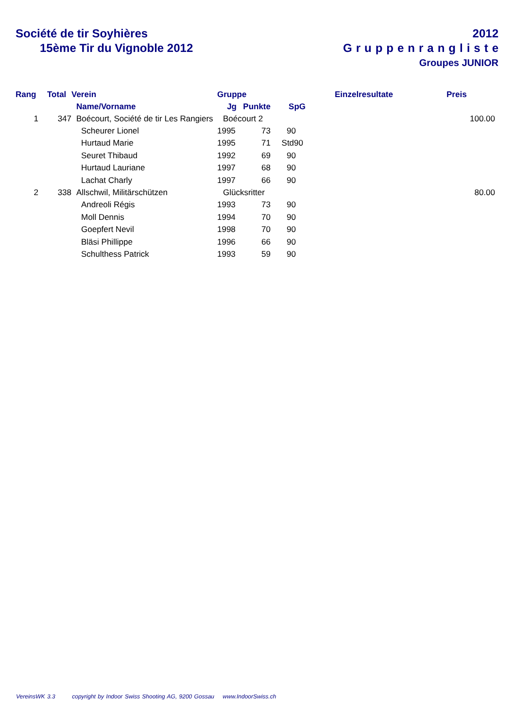Société de tir Soyhières
15ème Tir du Vignoble 2012
2012
Gruppenrangliste
Groupes JUNIOR
| Rang | Total | Verein | | Gruppe | | | Einzelresultate | Preis |
| --- | --- | --- | --- | --- | --- | --- | --- | --- |
| | | Name/Vorname | | Jg | Punkte | SpG | | |
| 1 | 347 | Boécourt, Société de tir Les Rangiers | | Boécourt 2 | | | | 100.00 |
| | | Scheurer Lionel | | 1995 | 73 | 90 | | |
| | | Hurtaud Marie | | 1995 | 71 | Std90 | | |
| | | Seuret Thibaud | | 1992 | 69 | 90 | | |
| | | Hurtaud Lauriane | | 1997 | 68 | 90 | | |
| | | Lachat Charly | | 1997 | 66 | 90 | | |
| 2 | 338 | Allschwil, Militärschützen | | Glücksritter | | | | 80.00 |
| | | Andreoli Régis | | 1993 | 73 | 90 | | |
| | | Moll Dennis | | 1994 | 70 | 90 | | |
| | | Goepfert Nevil | | 1998 | 70 | 90 | | |
| | | Bläsi Phillippe | | 1996 | 66 | 90 | | |
| | | Schulthess Patrick | | 1993 | 59 | 90 | | |
VereinsWK 3.3 copyright by Indoor Swiss Shooting AG, 9200 Gossau www.IndoorSwiss.ch